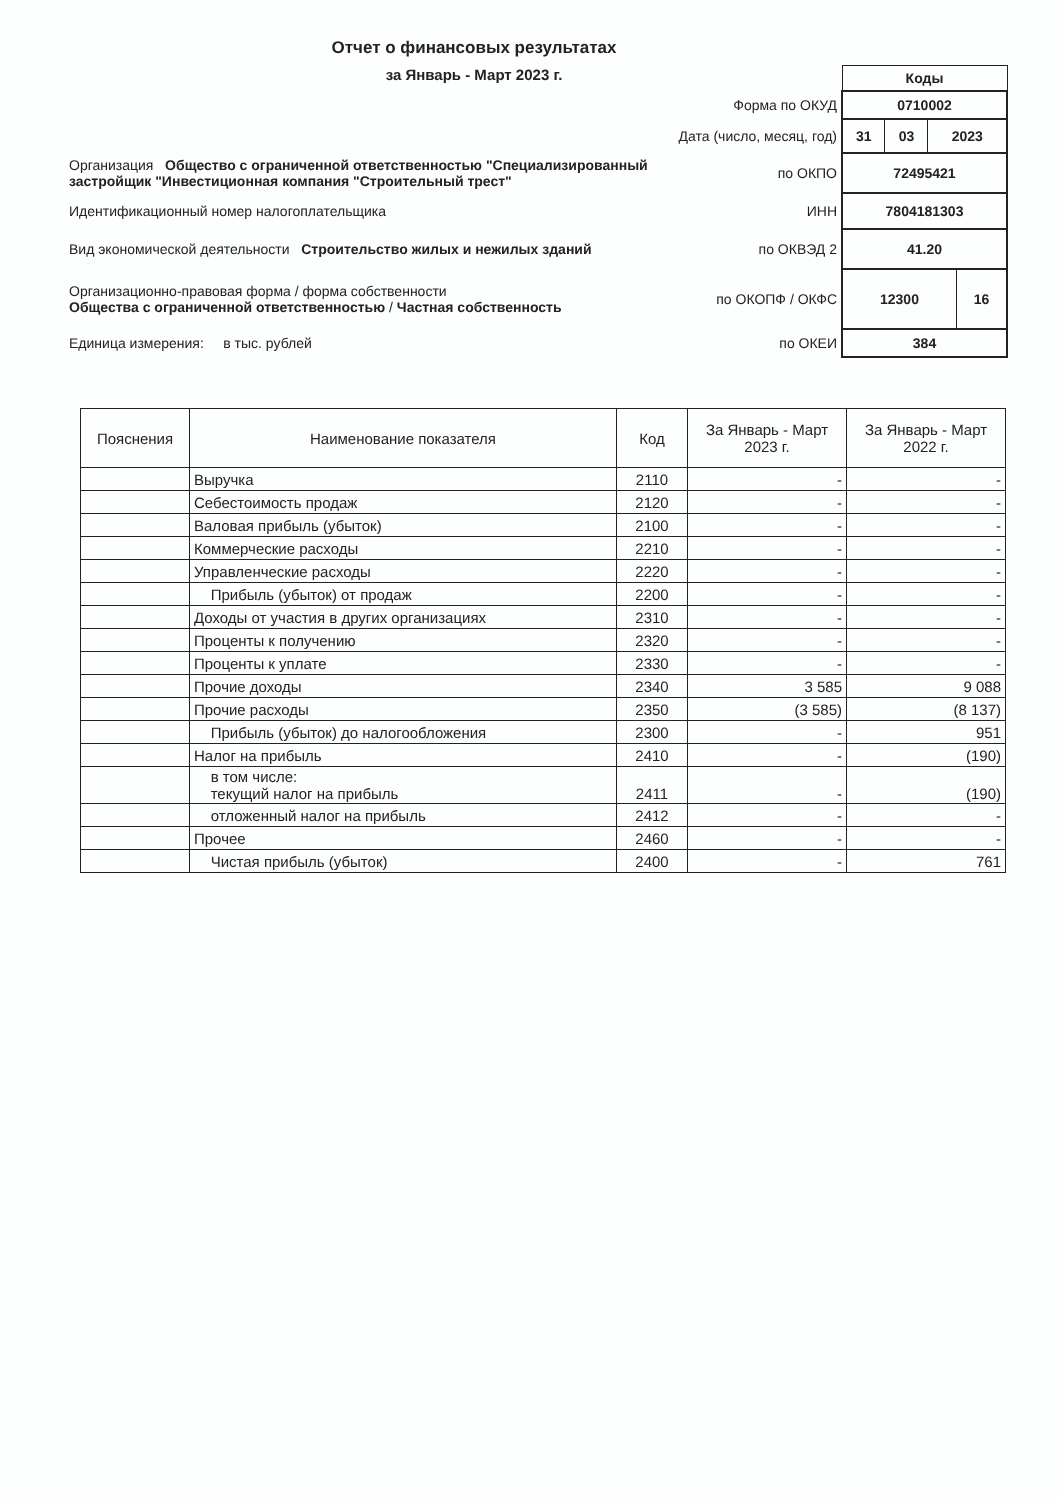Отчет о финансовых результатах
за Январь - Март 2023 г.
| | | Коды |
| | Форма по ОКУД | 0710002 |
| | Дата (число, месяц, год) | / 31 / 03 / 2023 / |
| Организация Общество с ограниченной ответственностью "Специализированный застройщик "Инвестиционная компания "Строительный трест" | по ОКПО | 72495421 |
| Идентификационный номер налогоплательщика | ИНН | 7804181303 |
| Вид экономической деятельности Строительство жилых и нежилых зданий | по ОКВЭД 2 | 41.20 |
| Организационно-правовая форма / форма собственности Общества с ограниченной ответственностью / Частная собственность | по ОКОПФ / ОКФС | / 12300 / 16 / |
| Единица измерения: в тыс. рублей | по ОКЕИ | 384 |
| Пояснения | Наименование показателя | Код | За Январь - Март 2023 г. | За Январь - Март 2022 г. |
| --- | --- | --- | --- | --- |
| | Выручка | 2110 | - | - |
| | Себестоимость продаж | 2120 | - | - |
| | Валовая прибыль (убыток) | 2100 | - | - |
| | Коммерческие расходы | 2210 | - | - |
| | Управленческие расходы | 2220 | - | - |
| | Прибыль (убыток) от продаж | 2200 | - | - |
| | Доходы от участия в других организациях | 2310 | - | - |
| | Проценты к получению | 2320 | - | - |
| | Проценты к уплате | 2330 | - | - |
| | Прочие доходы | 2340 | 3 585 | 9 088 |
| | Прочие расходы | 2350 | (3 585) | (8 137) |
| | Прибыль (убыток) до налогообложения | 2300 | - | 951 |
| | Налог на прибыль | 2410 | - | (190) |
| | в том числе: текущий налог на прибыль | 2411 | - | (190) |
| | отложенный налог на прибыль | 2412 | - | - |
| | Прочее | 2460 | - | - |
| | Чистая прибыль (убыток) | 2400 | - | 761 |